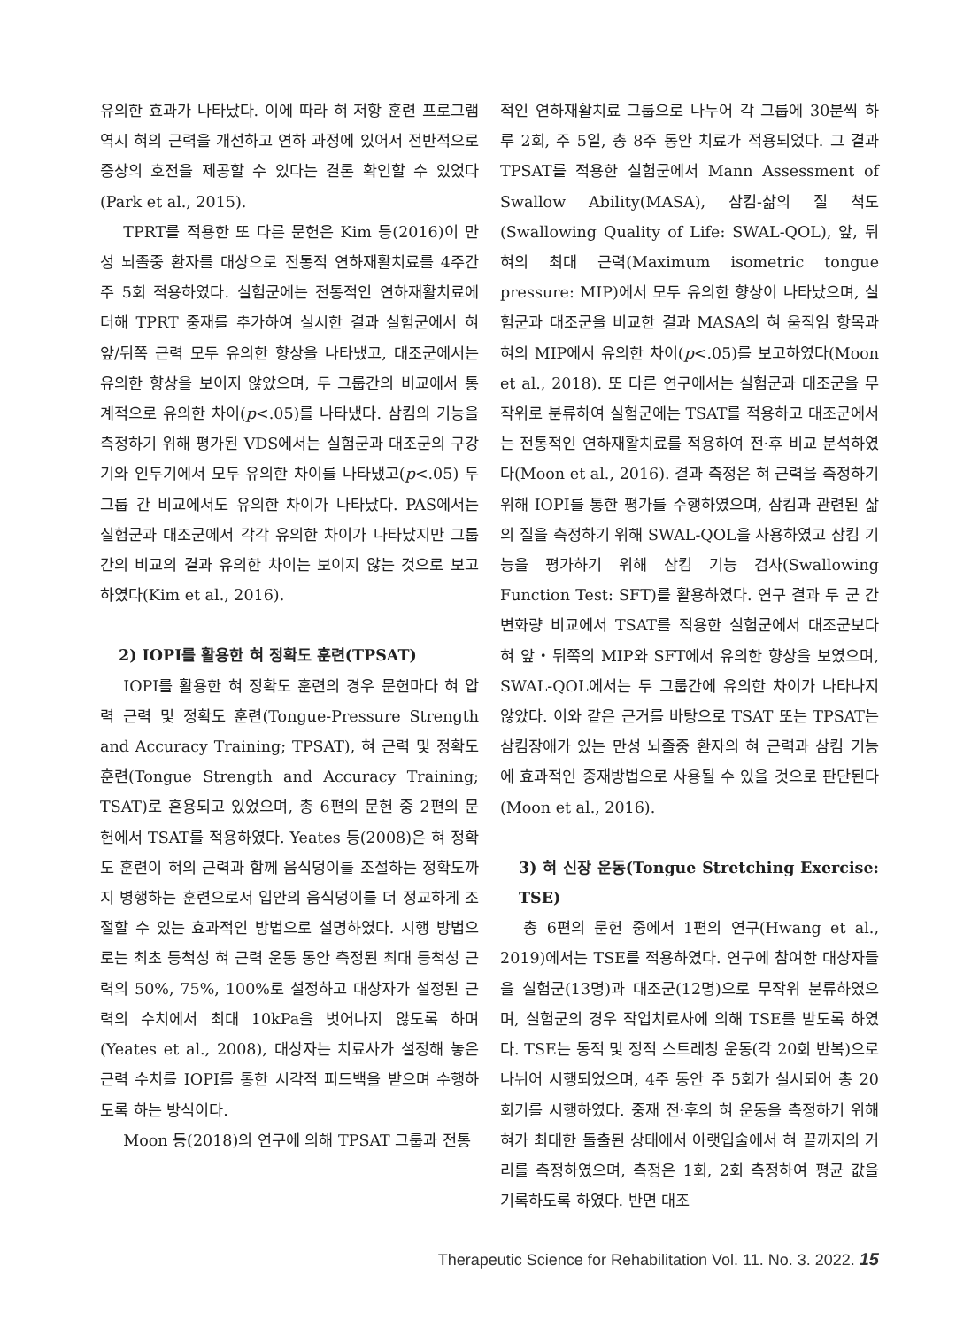유의한 효과가 나타났다. 이에 따라 혀 저항 훈련 프로그램 역시 혀의 근력을 개선하고 연하 과정에 있어서 전반적으로 증상의 호전을 제공할 수 있다는 결론 확인할 수 있었다(Park et al., 2015).
TPRT를 적용한 또 다른 문헌은 Kim 등(2016)이 만성 뇌졸중 환자를 대상으로 전통적 연하재활치료를 4주간 주 5회 적용하였다. 실험군에는 전통적인 연하재활치료에 더해 TPRT 중재를 추가하여 실시한 결과 실험군에서 혀 앞/뒤쪽 근력 모두 유의한 향상을 나타냈고, 대조군에서는 유의한 향상을 보이지 않았으며, 두 그룹간의 비교에서 통계적으로 유의한 차이(p<.05)를 나타냈다. 삼킴의 기능을 측정하기 위해 평가된 VDS에서는 실험군과 대조군의 구강기와 인두기에서 모두 유의한 차이를 나타냈고(p<.05) 두 그룹 간 비교에서도 유의한 차이가 나타났다. PAS에서는 실험군과 대조군에서 각각 유의한 차이가 나타났지만 그룹간의 비교의 결과 유의한 차이는 보이지 않는 것으로 보고하였다(Kim et al., 2016).
2) IOPI를 활용한 혀 정확도 훈련(TPSAT)
IOPI를 활용한 혀 정확도 훈련의 경우 문헌마다 혀 압력 근력 및 정확도 훈련(Tongue-Pressure Strength and Accuracy Training; TPSAT), 혀 근력 및 정확도 훈련(Tongue Strength and Accuracy Training; TSAT)로 혼용되고 있었으며, 총 6편의 문헌 중 2편의 문헌에서 TSAT를 적용하였다. Yeates 등(2008)은 혀 정확도 훈련이 혀의 근력과 함께 음식덩이를 조절하는 정확도까지 병행하는 훈련으로서 입안의 음식덩이를 더 정교하게 조절할 수 있는 효과적인 방법으로 설명하였다. 시행 방법으로는 최초 등척성 혀 근력 운동 동안 측정된 최대 등척성 근력의 50%, 75%, 100%로 설정하고 대상자가 설정된 근력의 수치에서 최대 10kPa을 벗어나지 않도록 하며(Yeates et al., 2008), 대상자는 치료사가 설정해 놓은 근력 수치를 IOPI를 통한 시각적 피드백을 받으며 수행하도록 하는 방식이다.
Moon 등(2018)의 연구에 의해 TPSAT 그룹과 전통
적인 연하재활치료 그룹으로 나누어 각 그룹에 30분씩 하루 2회, 주 5일, 총 8주 동안 치료가 적용되었다. 그 결과 TPSAT를 적용한 실험군에서 Mann Assessment of Swallow Ability(MASA), 삼킴-삶의 질 척도(Swallowing Quality of Life: SWAL-QOL), 앞, 뒤 혀의 최대 근력(Maximum isometric tongue pressure: MIP)에서 모두 유의한 향상이 나타났으며, 실험군과 대조군을 비교한 결과 MASA의 혀 움직임 항목과 혀의 MIP에서 유의한 차이(p<.05)를 보고하였다(Moon et al., 2018). 또 다른 연구에서는 실험군과 대조군을 무작위로 분류하여 실험군에는 TSAT를 적용하고 대조군에서는 전통적인 연하재활치료를 적용하여 전·후 비교 분석하였다(Moon et al., 2016). 결과 측정은 혀 근력을 측정하기 위해 IOPI를 통한 평가를 수행하였으며, 삼킴과 관련된 삶의 질을 측정하기 위해 SWAL-QOL을 사용하였고 삼킴 기능을 평가하기 위해 삼킴 기능 검사(Swallowing Function Test: SFT)를 활용하였다. 연구 결과 두 군 간 변화량 비교에서 TSAT를 적용한 실험군에서 대조군보다 혀 앞・뒤쪽의 MIP와 SFT에서 유의한 향상을 보였으며, SWAL-QOL에서는 두 그룹간에 유의한 차이가 나타나지 않았다. 이와 같은 근거를 바탕으로 TSAT 또는 TPSAT는 삼킴장애가 있는 만성 뇌졸중 환자의 혀 근력과 삼킴 기능에 효과적인 중재방법으로 사용될 수 있을 것으로 판단된다(Moon et al., 2016).
3) 혀 신장 운동(Tongue Stretching Exercise: TSE)
총 6편의 문헌 중에서 1편의 연구(Hwang et al., 2019)에서는 TSE를 적용하였다. 연구에 참여한 대상자들을 실험군(13명)과 대조군(12명)으로 무작위 분류하였으며, 실험군의 경우 작업치료사에 의해 TSE를 받도록 하였다. TSE는 동적 및 정적 스트레칭 운동(각 20회 반복)으로 나뉘어 시행되었으며, 4주 동안 주 5회가 실시되어 총 20회기를 시행하였다. 중재 전·후의 혀 운동을 측정하기 위해 혀가 최대한 돌출된 상태에서 아랫입술에서 혀 끝까지의 거리를 측정하였으며, 측정은 1회, 2회 측정하여 평균 값을 기록하도록 하였다. 반면 대조
Therapeutic Science for Rehabilitation Vol. 11. No. 3. 2022. 15